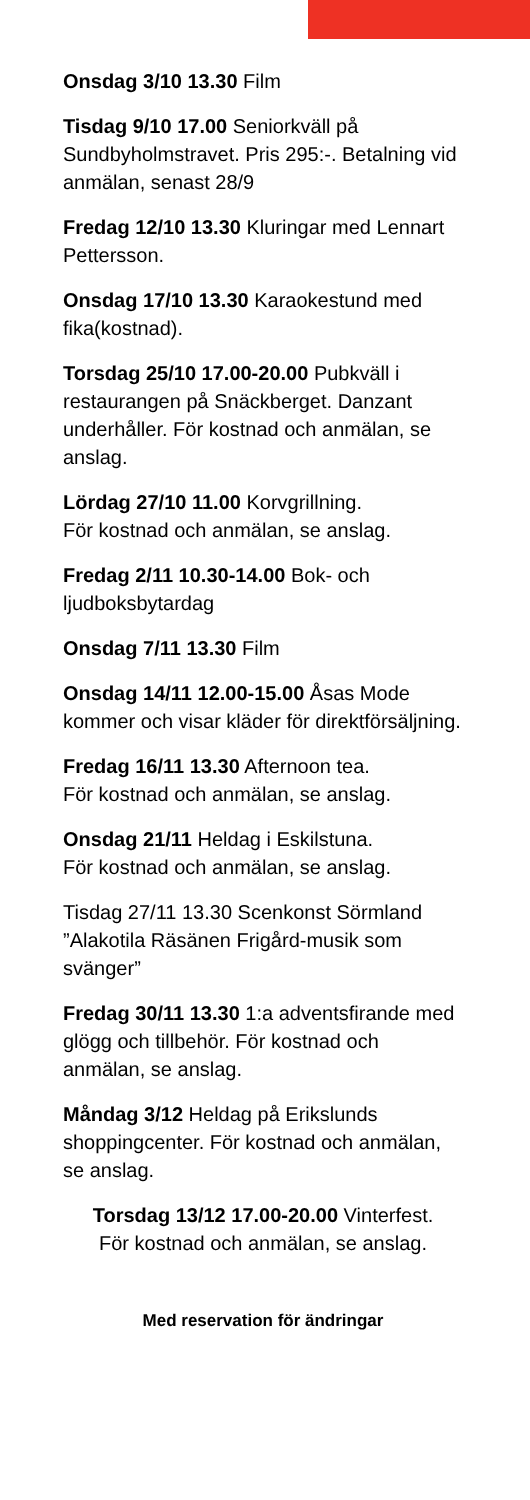Onsdag 3/10 13.30 Film
Tisdag 9/10 17.00 Seniorkväll på Sundbyholmstravet. Pris 295:-. Betalning vid anmälan, senast 28/9
Fredag 12/10 13.30 Kluringar med Lennart Pettersson.
Onsdag 17/10 13.30 Karaokestund med fika(kostnad).
Torsdag 25/10 17.00-20.00 Pubkväll i restaurangen på Snäckberget. Danzant underhåller. För kostnad och anmälan, se anslag.
Lördag 27/10 11.00 Korvgrillning.
För kostnad och anmälan, se anslag.
Fredag 2/11 10.30-14.00 Bok- och ljudboksbytardag
Onsdag 7/11 13.30 Film
Onsdag 14/11 12.00-15.00 Åsas Mode kommer och visar kläder för direktförsäljning.
Fredag 16/11 13.30 Afternoon tea.
För kostnad och anmälan, se anslag.
Onsdag 21/11 Heldag i Eskilstuna.
För kostnad och anmälan, se anslag.
Tisdag 27/11 13.30 Scenkonst Sörmland ”Alakotila Räsänen Frigård-musik som svänger”
Fredag 30/11 13.30 1:a adventsfirande med glögg och tillbehör. För kostnad och anmälan, se anslag.
Måndag 3/12 Heldag på Erikslunds shoppingcenter. För kostnad och anmälan, se anslag.
Torsdag 13/12 17.00-20.00 Vinterfest.
För kostnad och anmälan, se anslag.
Med reservation för ändringar